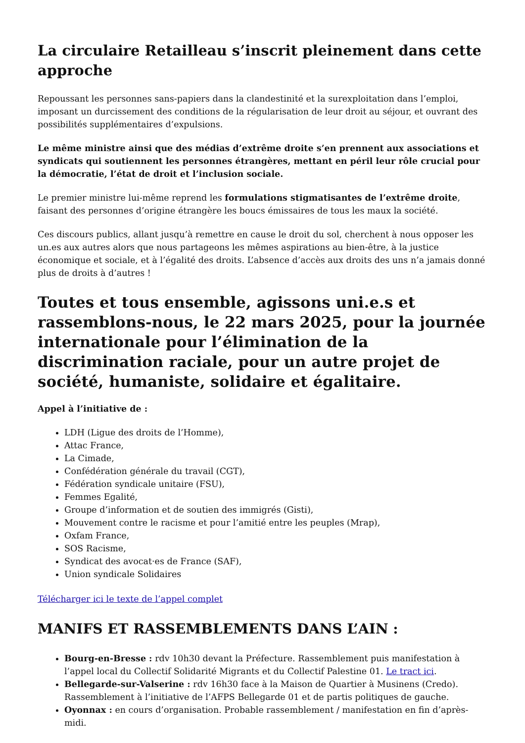La circulaire Retailleau s’inscrit pleinement dans cette approche
Repoussant les personnes sans-papiers dans la clandestinité et la surexploitation dans l’emploi, imposant un durcissement des conditions de la régularisation de leur droit au séjour, et ouvrant des possibilités supplémentaires d’expulsions.
Le même ministre ainsi que des médias d’extrême droite s’en prennent aux associations et syndicats qui soutiennent les personnes étrangères, mettant en péril leur rôle crucial pour la démocratie, l’état de droit et l’inclusion sociale.
Le premier ministre lui-même reprend les formulations stigmatisantes de l’extrême droite, faisant des personnes d’origine étrangère les boucs émissaires de tous les maux la société.
Ces discours publics, allant jusqu’à remettre en cause le droit du sol, cherchent à nous opposer les un.es aux autres alors que nous partageons les mêmes aspirations au bien-être, à la justice économique et sociale, et à l’égalité des droits. L’absence d’accès aux droits des uns n’a jamais donné plus de droits à d’autres !
Toutes et tous ensemble, agissons uni.e.s et rassemblons-nous, le 22 mars 2025, pour la journée internationale pour l’élimination de la discrimination raciale, pour un autre projet de société, humaniste, solidaire et égalitaire.
Appel à l’initiative de :
LDH (Ligue des droits de l’Homme),
Attac France,
La Cimade,
Confédération générale du travail (CGT),
Fédération syndicale unitaire (FSU),
Femmes Egalité,
Groupe d’information et de soutien des immigrés (Gisti),
Mouvement contre le racisme et pour l’amitié entre les peuples (Mrap),
Oxfam France,
SOS Racisme,
Syndicat des avocat·es de France (SAF),
Union syndicale Solidaires
Télécharger ici le texte de l’appel complet
MANIFS ET RASSEMBLEMENTS DANS L’AIN :
Bourg-en-Bresse : rdv 10h30 devant la Préfecture. Rassemblement puis manifestation à l’appel local du Collectif Solidarité Migrants et du Collectif Palestine 01. Le tract ici.
Bellegarde-sur-Valserine : rdv 16h30 face à la Maison de Quartier à Musinens (Credo). Rassemblement à l’initiative de l’AFPS Bellegarde 01 et de partis politiques de gauche.
Oyonnax : en cours d’organisation. Probable rassemblement / manifestation en fin d’après-midi.